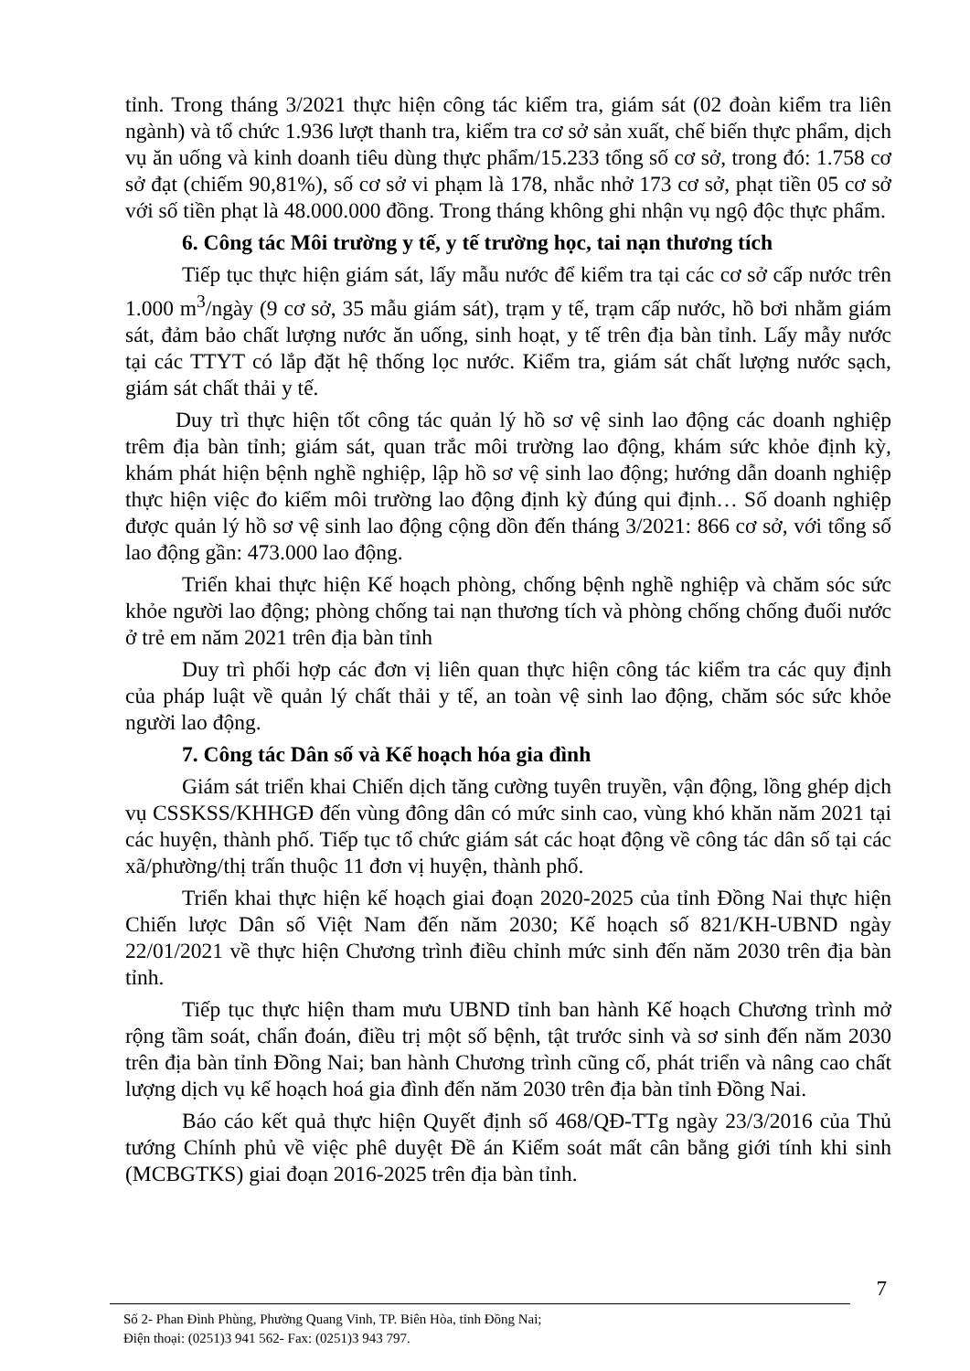tỉnh. Trong tháng 3/2021 thực hiện công tác kiểm tra, giám sát (02 đoàn kiểm tra liên ngành) và tổ chức 1.936 lượt thanh tra, kiểm tra cơ sở sản xuất, chế biến thực phẩm, dịch vụ ăn uống và kinh doanh tiêu dùng thực phẩm/15.233 tổng số cơ sở, trong đó: 1.758 cơ sở đạt (chiếm 90,81%), số cơ sở vi phạm là 178, nhắc nhở 173 cơ sở, phạt tiền 05 cơ sở với số tiền phạt là 48.000.000 đồng. Trong tháng không ghi nhận vụ ngộ độc thực phẩm.
6. Công tác Môi trường y tế, y tế trường học, tai nạn thương tích
Tiếp tục thực hiện giám sát, lấy mẫu nước để kiểm tra tại các cơ sở cấp nước trên 1.000 m<sup>3</sup>/ngày (9 cơ sở, 35 mẫu giám sát), trạm y tế, trạm cấp nước, hồ bơi nhằm giám sát, đảm bảo chất lượng nước ăn uống, sinh hoạt, y tế trên địa bàn tỉnh. Lấy mẫy nước tại các TTYT có lắp đặt hệ thống lọc nước. Kiểm tra, giám sát chất lượng nước sạch, giám sát chất thải y tế.
Duy trì thực hiện tốt công tác quản lý hồ sơ vệ sinh lao động các doanh nghiệp trêm địa bàn tỉnh; giám sát, quan trắc môi trường lao động, khám sức khỏe định kỳ, khám phát hiện bệnh nghề nghiệp, lập hồ sơ vệ sinh lao động; hướng dẫn doanh nghiệp thực hiện việc đo kiểm môi trường lao động định kỳ đúng qui định… Số doanh nghiệp được quản lý hồ sơ vệ sinh lao động cộng dồn đến tháng 3/2021: 866 cơ sở, với tổng số lao động gần: 473.000 lao động.
Triển khai thực hiện Kế hoạch phòng, chống bệnh nghề nghiệp và chăm sóc sức khỏe người lao động; phòng chống tai nạn thương tích và phòng chống chống đuối nước ở trẻ em năm 2021 trên địa bàn tỉnh
Duy trì phối hợp các đơn vị liên quan thực hiện công tác kiểm tra các quy định của pháp luật về quản lý chất thải y tế, an toàn vệ sinh lao động, chăm sóc sức khỏe người lao động.
7. Công tác Dân số và Kế hoạch hóa gia đình
Giám sát triển khai Chiến dịch tăng cường tuyên truyền, vận động, lồng ghép dịch vụ CSSKSS/KHHGĐ đến vùng đông dân có mức sinh cao, vùng khó khăn năm 2021 tại các huyện, thành phố. Tiếp tục tổ chức giám sát các hoạt động về công tác dân số tại các xã/phường/thị trấn thuộc 11 đơn vị huyện, thành phố.
Triển khai thực hiện kế hoạch giai đoạn 2020-2025 của tỉnh Đồng Nai thực hiện Chiến lược Dân số Việt Nam đến năm 2030; Kế hoạch số 821/KH-UBND ngày 22/01/2021 về thực hiện Chương trình điều chỉnh mức sinh đến năm 2030 trên địa bàn tỉnh.
Tiếp tục thực hiện tham mưu UBND tỉnh ban hành Kế hoạch Chương trình mở rộng tầm soát, chẩn đoán, điều trị một số bệnh, tật trước sinh và sơ sinh đến năm 2030 trên địa bàn tỉnh Đồng Nai; ban hành Chương trình cũng cố, phát triển và nâng cao chất lượng dịch vụ kế hoạch hoá gia đình đến năm 2030 trên địa bàn tỉnh Đồng Nai.
Báo cáo kết quả thực hiện Quyết định số 468/QĐ-TTg ngày 23/3/2016 của Thủ tướng Chính phủ về việc phê duyệt Đề án Kiểm soát mất cân bằng giới tính khi sinh (MCBGTKS) giai đoạn 2016-2025 trên địa bàn tỉnh.
7
Số 2- Phan Đình Phùng, Phường Quang Vinh, TP. Biên Hòa, tỉnh Đồng Nai;
Điện thoại: (0251)3 941 562- Fax: (0251)3 943 797.